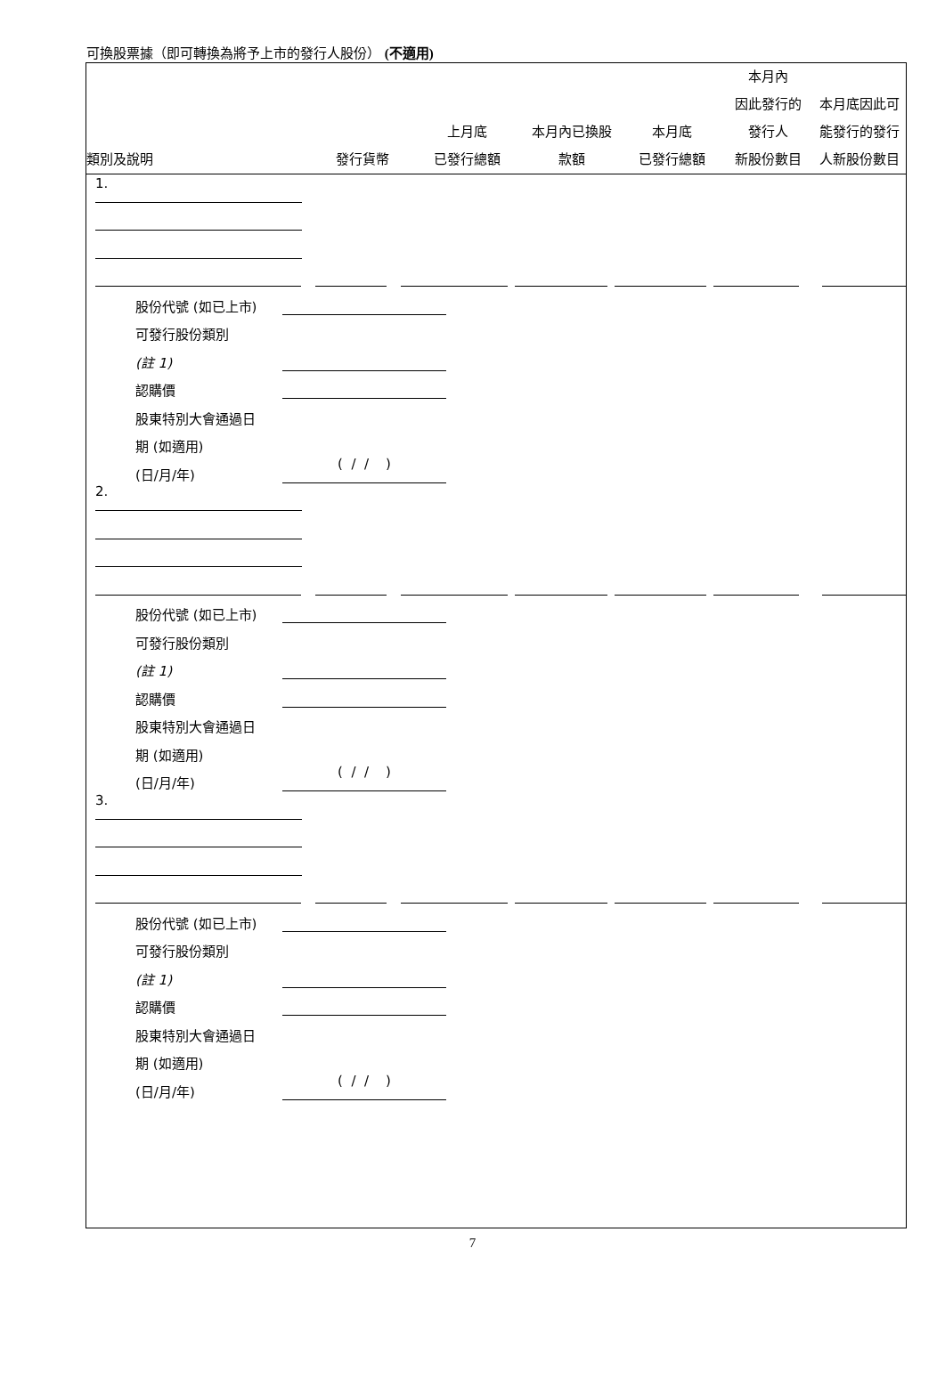可換股票據（即可轉換為將予上市的發行人股份） (不適用)
| 類別及說明 | 發行貨幣 | 上月底 已發行總額 | 本月內已換股 款額 | 本月底 已發行總額 | 本月內 因此發行的 發行人 新股份數目 | 本月底因此可 能發行的發行 人新股份數目 |
| --- | --- | --- | --- | --- | --- | --- |
1.
股份代號 (如已上市)
可發行股份類別
(註 1)
認購價
股東特別大會通過日
期 (如適用)
(日/月/年)
( / / )
2.
股份代號 (如已上市)
可發行股份類別
(註 1)
認購價
股東特別大會通過日
期 (如適用)
(日/月/年)
( / / )
3.
股份代號 (如已上市)
可發行股份類別
(註 1)
認購價
股東特別大會通過日
期 (如適用)
(日/月/年)
( / / )
7